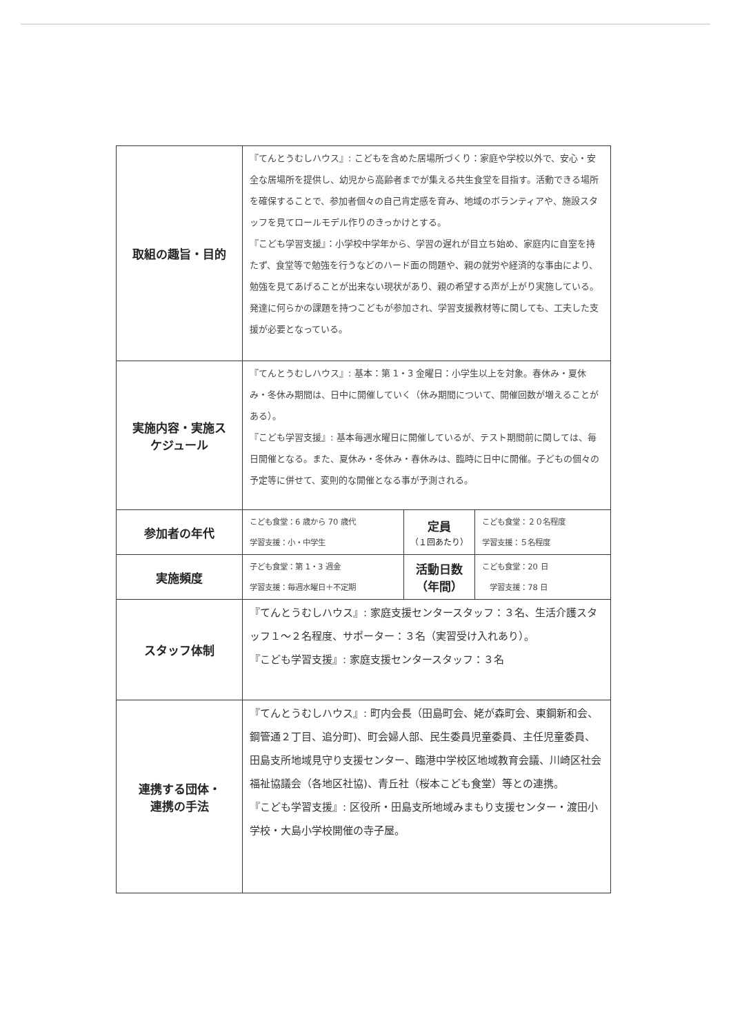| 取組の趣旨・目的 | 『てんとうむしハウス』: こどもを含めた居場所づくり：家庭や学校以外で、安心・安全な居場所を提供し、幼児から高齢者までが集える共生食堂を目指す。活動できる場所を確保することで、参加者個々の自己肯定感を育み、地域のボランティアや、施設スタッフを見てロールモデル作りのきっかけとする。 『こども学習支援』：小学校中学年から、学習の遅れが目立ち始め、家庭内に自室を持たず、食堂等で勉強を行うなどのハード面の問題や、親の就労や経済的な事由により、勉強を見てあげることが出来ない現状があり、親の希望する声が上がり実施している。発達に何らかの課題を持つこどもが参加され、学習支援教材等に関しても、工夫した支援が必要となっている。 | | |
| 実施内容・実施ス ケジュール | 『てんとうむしハウス』: 基本：第 1・3 金曜日：小学生以上を対象。春休み・夏休み・冬休み期間は、日中に開催していく（休み期間について、開催回数が増えることがある）。 『こども学習支援』: 基本毎週水曜日に開催しているが、テスト期間前に関しては、毎日開催となる。また、夏休み・冬休み・春休みは、臨時に日中に開催。子どもの個々の予定等に併せて、変則的な開催となる事が予測される。 | | |
| 参加者の年代 | こども食堂：6 歳から 70 歳代 学習支援：小・中学生 | 定員 （１回あたり） | こども食堂：２０名程度 学習支援：５名程度 |
| 実施頻度 | 子ども食堂：第 1・3 週金 学習支援：毎週水曜日＋不定期 | 活動日数 （年間） | こども食堂：20 日 学習支援：78 日 |
| スタッフ体制 | 『てんとうむしハウス』: 家庭支援センタースタッフ：３名、生活介護スタッフ１～２名程度、サポーター：３名（実習受け入れあり）。 『こども学習支援』: 家庭支援センタースタッフ：３名 | | |
| 連携する団体・ 連携の手法 | 『てんとうむしハウス』: 町内会長（田島町会、姥が森町会、東鋼新和会、鋼管通２丁目、追分町)、町会婦人部、民生委員児童委員、主任児童委員、田島支所地域見守り支援センター、臨港中学校区地域教育会議、川崎区社会福祉協議会（各地区社協)、青丘社（桜本こども食堂）等との連携。 『こども学習支援』: 区役所・田島支所地域みまもり支援センター・渡田小学校・大島小学校開催の寺子屋。 | | |